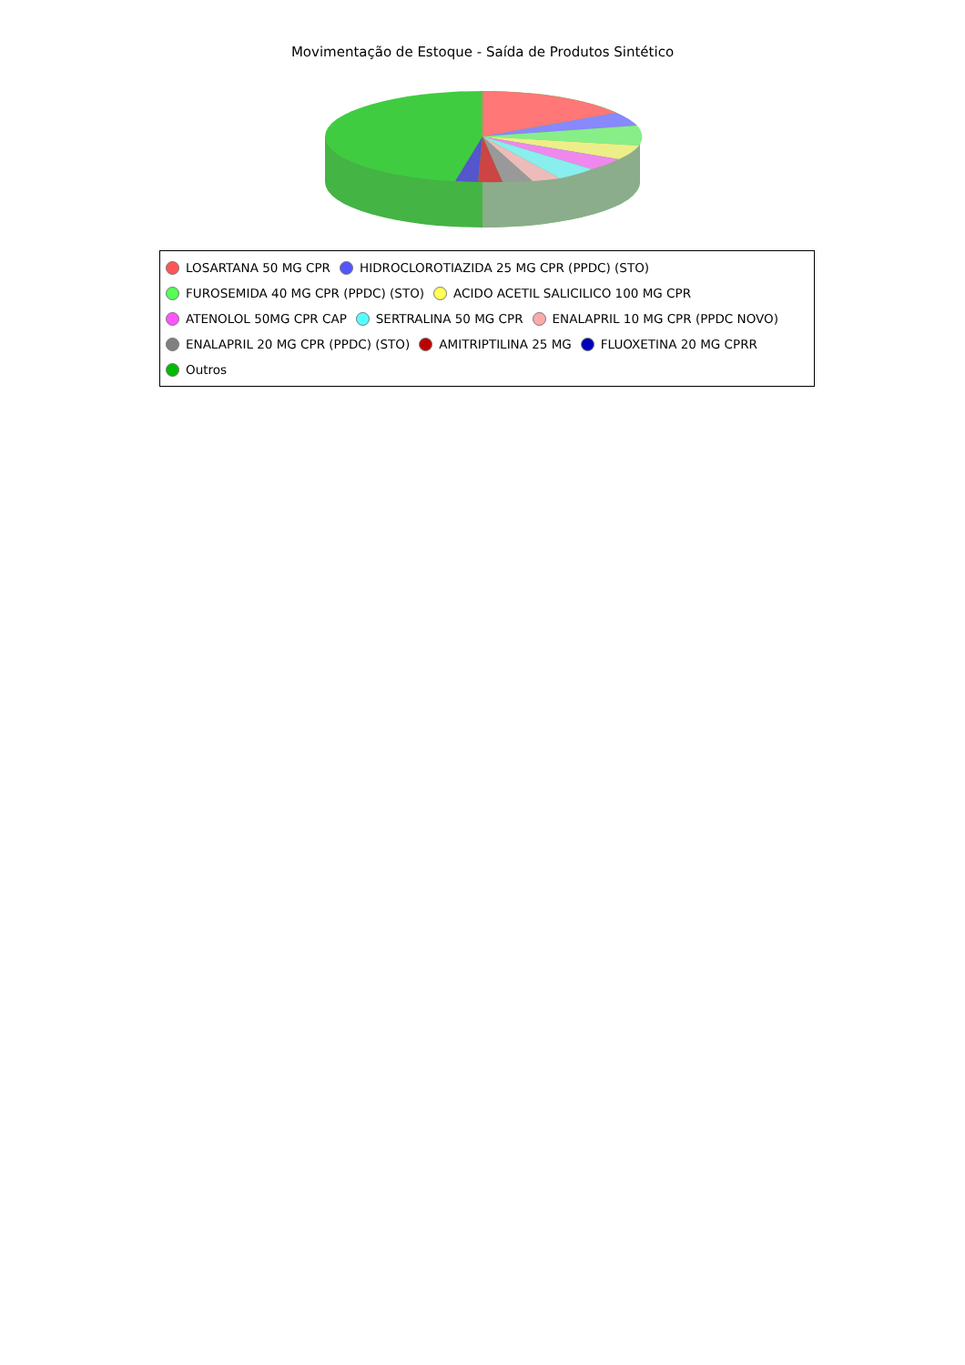Movimentação de Estoque - Saída de Produtos Sintético
LOSARTANA 50 MG CPR HIDROCLOROTIAZIDA 25 MG CPR (PPDC) (STO)
FUROSEMIDA 40 MG CPR (PPDC) (STO) ACIDO ACETIL SALICILICO 100 MG CPR
ATENOLOL 50MG CPR CAP SERTRALINA 50 MG CPR ENALAPRIL 10 MG CPR (PPDC NOVO)
ENALAPRIL 20 MG CPR (PPDC) (STO) AMITRIPTILINA 25 MG FLUOXETINA 20 MG CPRR
Outros